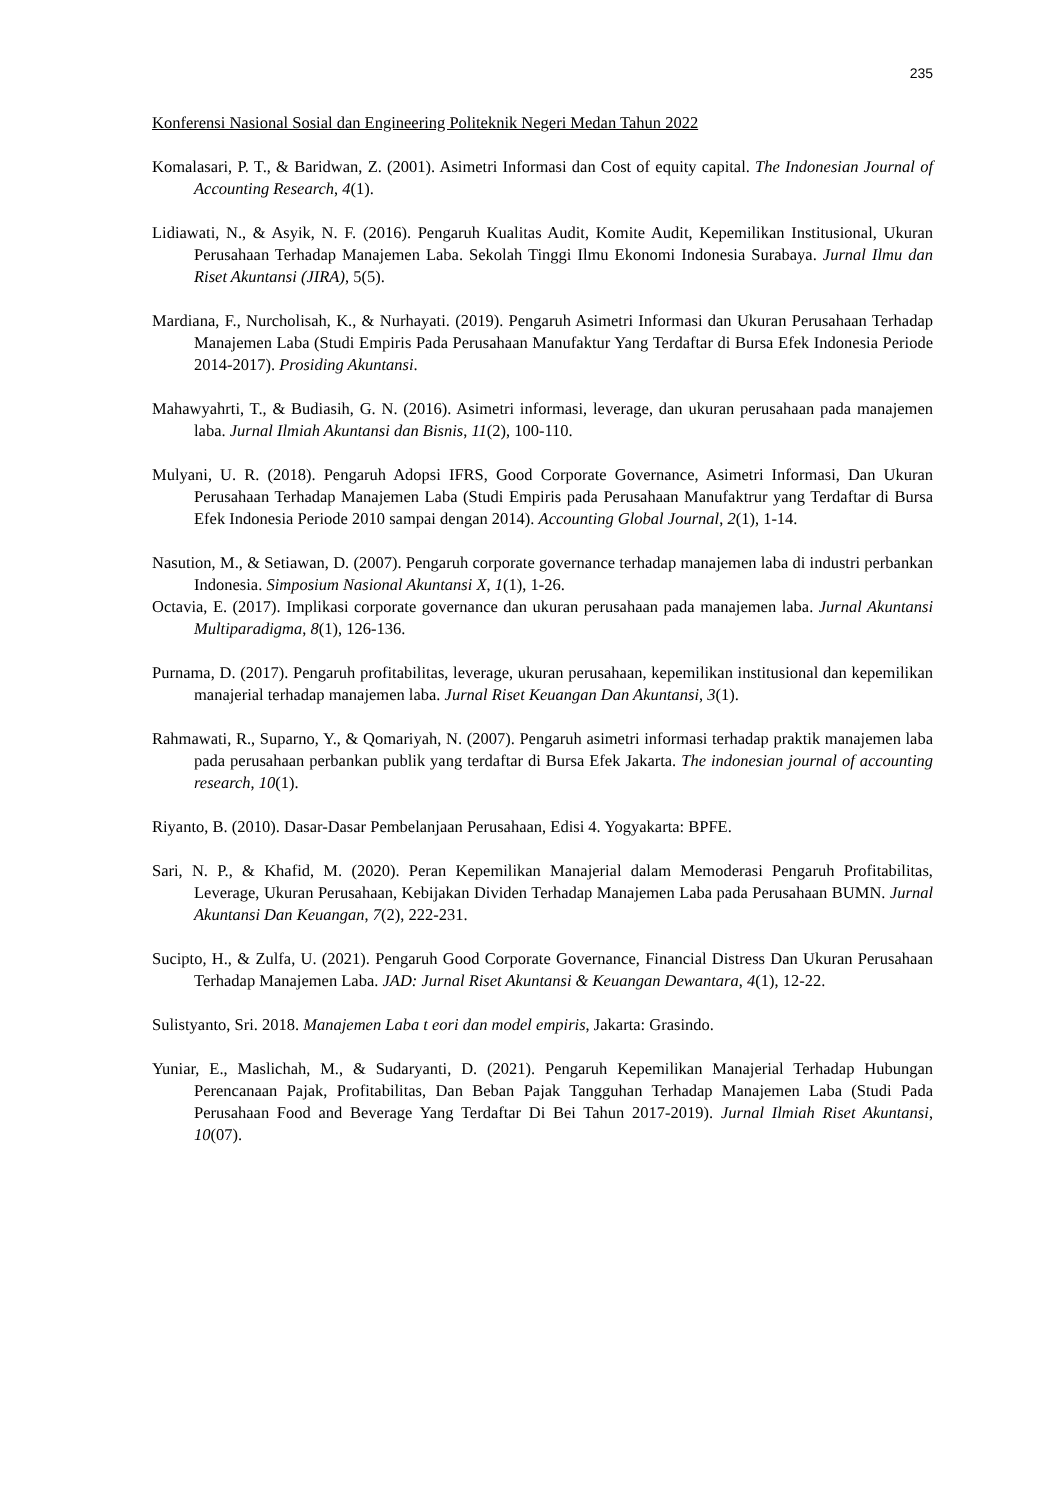235
Konferensi Nasional Sosial dan Engineering Politeknik Negeri Medan Tahun 2022
Komalasari, P. T., & Baridwan, Z. (2001). Asimetri Informasi dan Cost of equity capital. The Indonesian Journal of Accounting Research, 4(1).
Lidiawati, N., & Asyik, N. F. (2016). Pengaruh Kualitas Audit, Komite Audit, Kepemilikan Institusional, Ukuran Perusahaan Terhadap Manajemen Laba. Sekolah Tinggi Ilmu Ekonomi Indonesia Surabaya. Jurnal Ilmu dan Riset Akuntansi (JIRA), 5(5).
Mardiana, F., Nurcholisah, K., & Nurhayati. (2019). Pengaruh Asimetri Informasi dan Ukuran Perusahaan Terhadap Manajemen Laba (Studi Empiris Pada Perusahaan Manufaktur Yang Terdaftar di Bursa Efek Indonesia Periode 2014-2017). Prosiding Akuntansi.
Mahawyahrti, T., & Budiasih, G. N. (2016). Asimetri informasi, leverage, dan ukuran perusahaan pada manajemen laba. Jurnal Ilmiah Akuntansi dan Bisnis, 11(2), 100-110.
Mulyani, U. R. (2018). Pengaruh Adopsi IFRS, Good Corporate Governance, Asimetri Informasi, Dan Ukuran Perusahaan Terhadap Manajemen Laba (Studi Empiris pada Perusahaan Manufaktrur yang Terdaftar di Bursa Efek Indonesia Periode 2010 sampai dengan 2014). Accounting Global Journal, 2(1), 1-14.
Nasution, M., & Setiawan, D. (2007). Pengaruh corporate governance terhadap manajemen laba di industri perbankan Indonesia. Simposium Nasional Akuntansi X, 1(1), 1-26.
Octavia, E. (2017). Implikasi corporate governance dan ukuran perusahaan pada manajemen laba. Jurnal Akuntansi Multiparadigma, 8(1), 126-136.
Purnama, D. (2017). Pengaruh profitabilitas, leverage, ukuran perusahaan, kepemilikan institusional dan kepemilikan manajerial terhadap manajemen laba. Jurnal Riset Keuangan Dan Akuntansi, 3(1).
Rahmawati, R., Suparno, Y., & Qomariyah, N. (2007). Pengaruh asimetri informasi terhadap praktik manajemen laba pada perusahaan perbankan publik yang terdaftar di Bursa Efek Jakarta. The indonesian journal of accounting research, 10(1).
Riyanto, B. (2010). Dasar-Dasar Pembelanjaan Perusahaan, Edisi 4. Yogyakarta: BPFE.
Sari, N. P., & Khafid, M. (2020). Peran Kepemilikan Manajerial dalam Memoderasi Pengaruh Profitabilitas, Leverage, Ukuran Perusahaan, Kebijakan Dividen Terhadap Manajemen Laba pada Perusahaan BUMN. Jurnal Akuntansi Dan Keuangan, 7(2), 222-231.
Sucipto, H., & Zulfa, U. (2021). Pengaruh Good Corporate Governance, Financial Distress Dan Ukuran Perusahaan Terhadap Manajemen Laba. JAD: Jurnal Riset Akuntansi & Keuangan Dewantara, 4(1), 12-22.
Sulistyanto, Sri. 2018. Manajemen Laba t eori dan model empiris, Jakarta: Grasindo.
Yuniar, E., Maslichah, M., & Sudaryanti, D. (2021). Pengaruh Kepemilikan Manajerial Terhadap Hubungan Perencanaan Pajak, Profitabilitas, Dan Beban Pajak Tangguhan Terhadap Manajemen Laba (Studi Pada Perusahaan Food and Beverage Yang Terdaftar Di Bei Tahun 2017-2019). Jurnal Ilmiah Riset Akuntansi, 10(07).